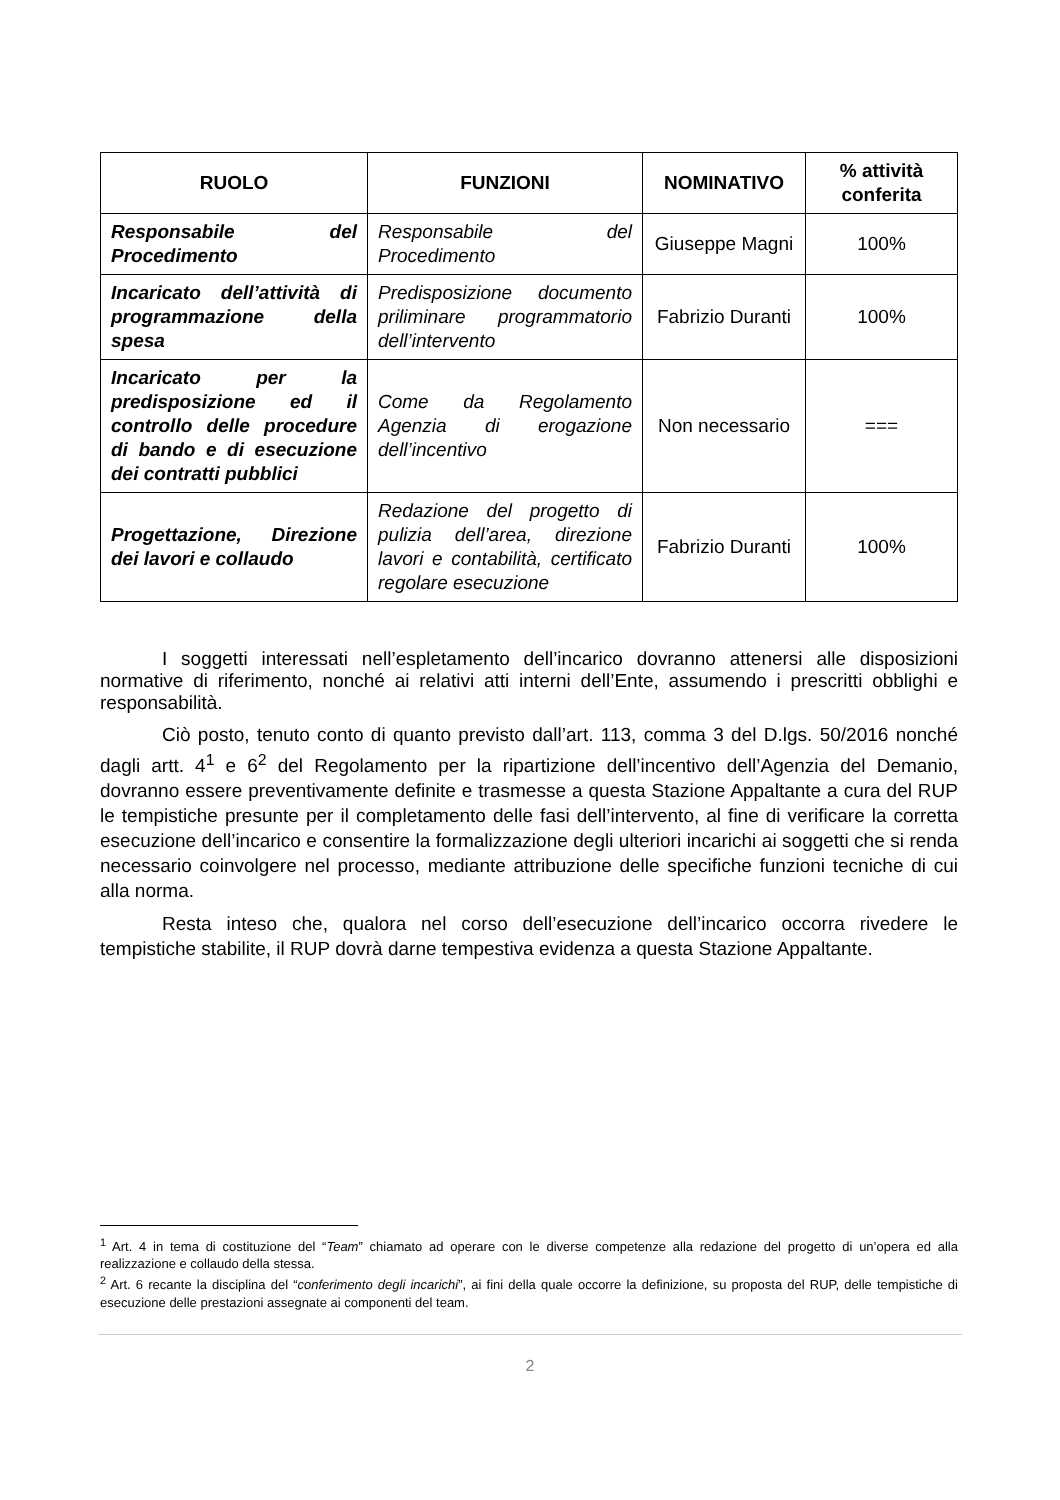| RUOLO | FUNZIONI | NOMINATIVO | % attività conferita |
| --- | --- | --- | --- |
| Responsabile del Procedimento | Responsabile del Procedimento | Giuseppe Magni | 100% |
| Incaricato dell’attività di programmazione della spesa | Predisposizione documento priliminare programmatorio dell’intervento | Fabrizio Duranti | 100% |
| Incaricato per la predisposizione ed il controllo delle procedure di bando e di esecuzione dei contratti pubblici | Come da Regolamento Agenzia di erogazione dell’incentivo | Non necessario | === |
| Progettazione, Direzione dei lavori e collaudo | Redazione del progetto di pulizia dell’area, direzione lavori e contabilità, certificato regolare esecuzione | Fabrizio Duranti | 100% |
I soggetti interessati nell’espletamento dell’incarico dovranno attenersi alle disposizioni normative di riferimento, nonché ai relativi atti interni dell’Ente, assumendo i prescritti obblighi e responsabilità.
Ciò posto, tenuto conto di quanto previsto dall’art. 113, comma 3 del D.lgs. 50/2016 nonché dagli artt. 4<sup>1</sup> e 6<sup>2</sup> del Regolamento per la ripartizione dell’incentivo dell’Agenzia del Demanio, dovranno essere preventivamente definite e trasmesse a questa Stazione Appaltante a cura del RUP le tempistiche presunte per il completamento delle fasi dell’intervento, al fine di verificare la corretta esecuzione dell’incarico e consentire la formalizzazione degli ulteriori incarichi ai soggetti che si renda necessario coinvolgere nel processo, mediante attribuzione delle specifiche funzioni tecniche di cui alla norma.
Resta inteso che, qualora nel corso dell’esecuzione dell’incarico occorra rivedere le tempistiche stabilite, il RUP dovrà darne tempestiva evidenza a questa Stazione Appaltante.
<sup>1</sup> Art. 4 in tema di costituzione del “Team” chiamato ad operare con le diverse competenze alla redazione del progetto di un’opera ed alla realizzazione e collaudo della stessa.
<sup>2</sup> Art. 6 recante la disciplina del “conferimento degli incarichi”, ai fini della quale occorre la definizione, su proposta del RUP, delle tempistiche di esecuzione delle prestazioni assegnate ai componenti del team.
2